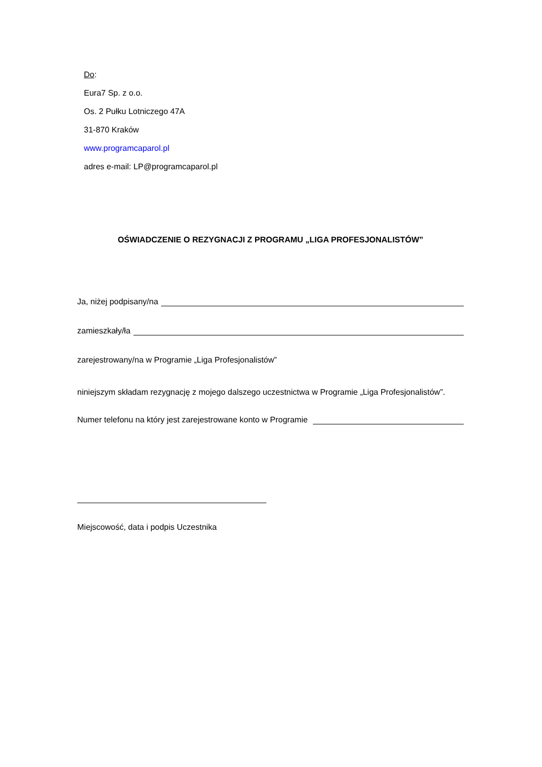Do:
Eura7 Sp. z o.o.
Os. 2 Pułku Lotniczego 47A
31-870 Kraków
www.programcaparol.pl
adres e-mail: LP@programcaparol.pl
OŚWIADCZENIE O REZYGNACJI Z PROGRAMU „LIGA PROFESJONALISTÓW”
Ja, niżej podpisany/na
zamieszkały/ła
zarejestrowany/na w Programie „Liga Profesjonalistów”
niniejszym składam rezygnację z mojego dalszego uczestnictwa w Programie „Liga Profesjonalistów”.
Numer telefonu na który jest zarejestrowane konto w Programie
Miejscowość, data i podpis Uczestnika